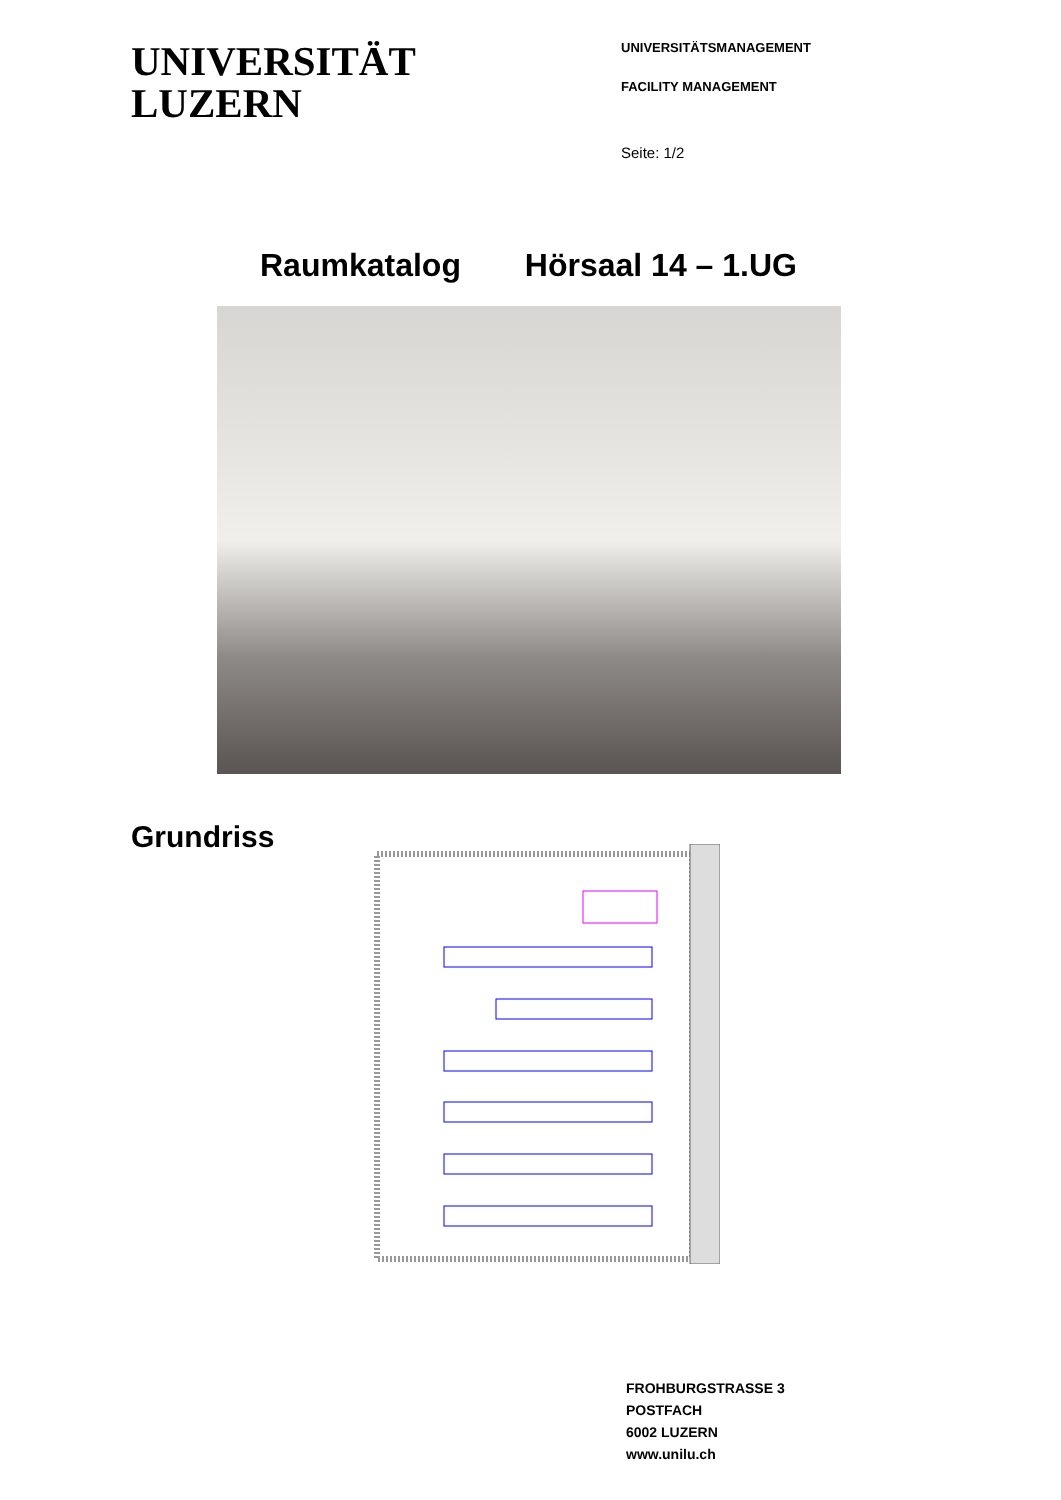UNIVERSITÄT
LUZERN
UNIVERSITÄTSMANAGEMENT
FACILITY MANAGEMENT
Seite: 1/2
Raumkatalog Hörsaal 14 – 1.UG
Grundriss
FROHBURGSTRASSE 3
POSTFACH
6002 LUZERN
www.unilu.ch